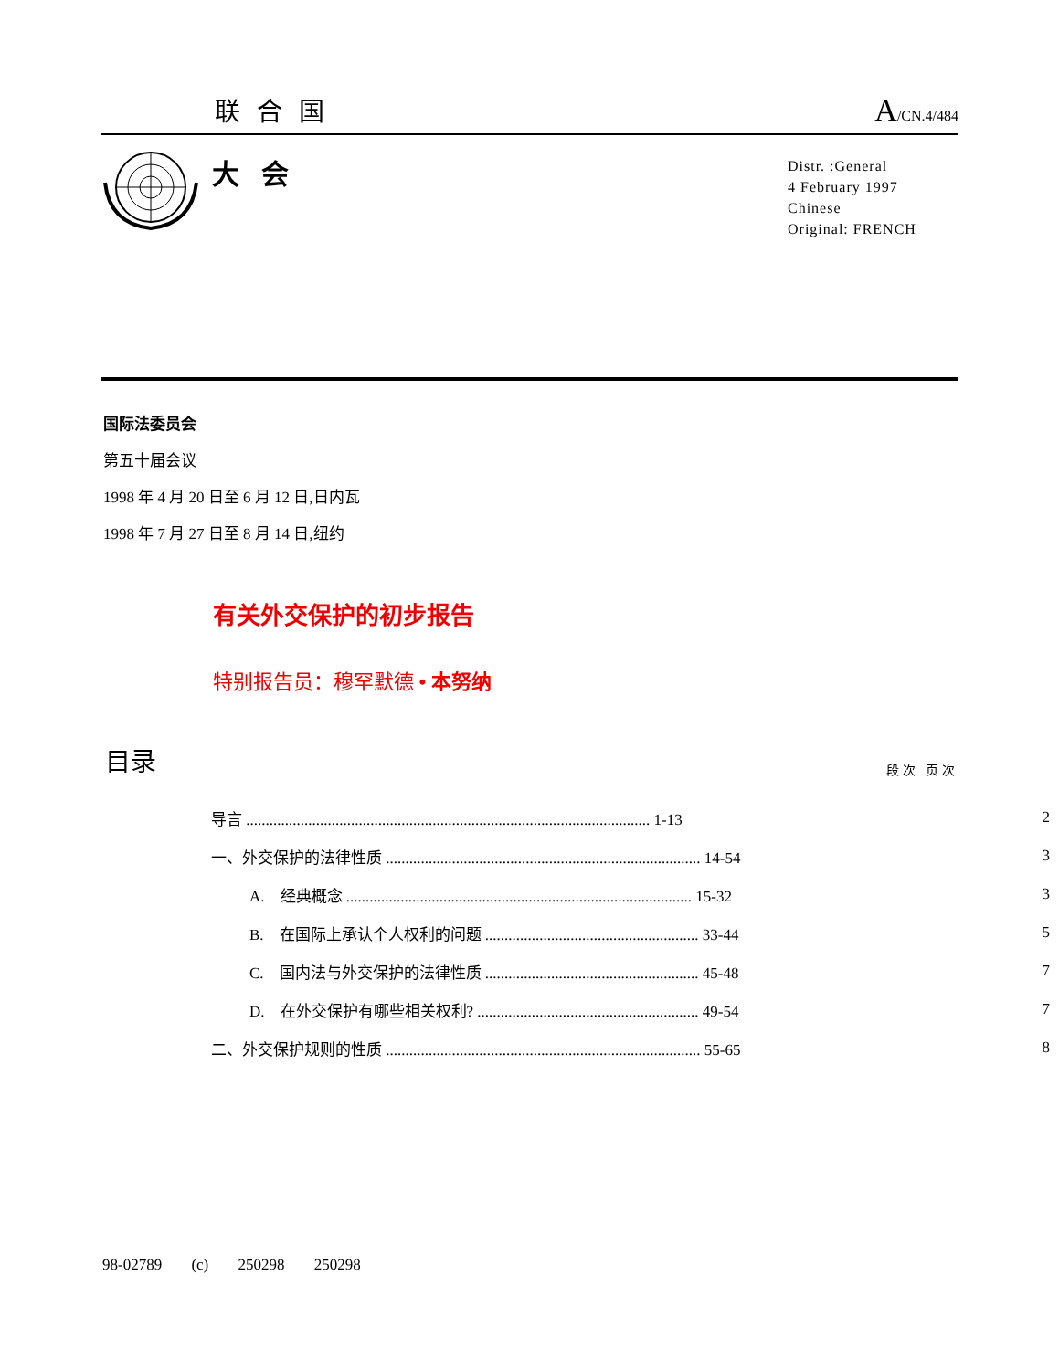联合国 A/CN.4/484
大会
Distr. :General
4 February 1997
Chinese
Original: FRENCH
国际法委员会
第五十届会议
1998 年 4 月 20 日至 6 月 12 日,日内瓦
1998 年 7 月 27 日至 8 月 14 日,纽约
有关外交保护的初步报告
特别报告员：穆罕默德 • 本努纳
目录 段次 页次
| 导言 ........................................................................................................ 1-13 | | 2 |
| 一、外交保护的法律性质 ................................................................................. 14-54 | | 3 |
| | A. 经典概念 ......................................................................................... 15-32 | 3 |
| | B. 在国际上承认个人权利的问题 ....................................................... 33-44 | 5 |
| | C. 国内法与外交保护的法律性质 ....................................................... 45-48 | 7 |
| | D. 在外交保护有哪些相关权利? ......................................................... 49-54 | 7 |
| 二、外交保护规则的性质 ................................................................................. 55-65 | | 8 |
98-02789 (c) 250298 250298